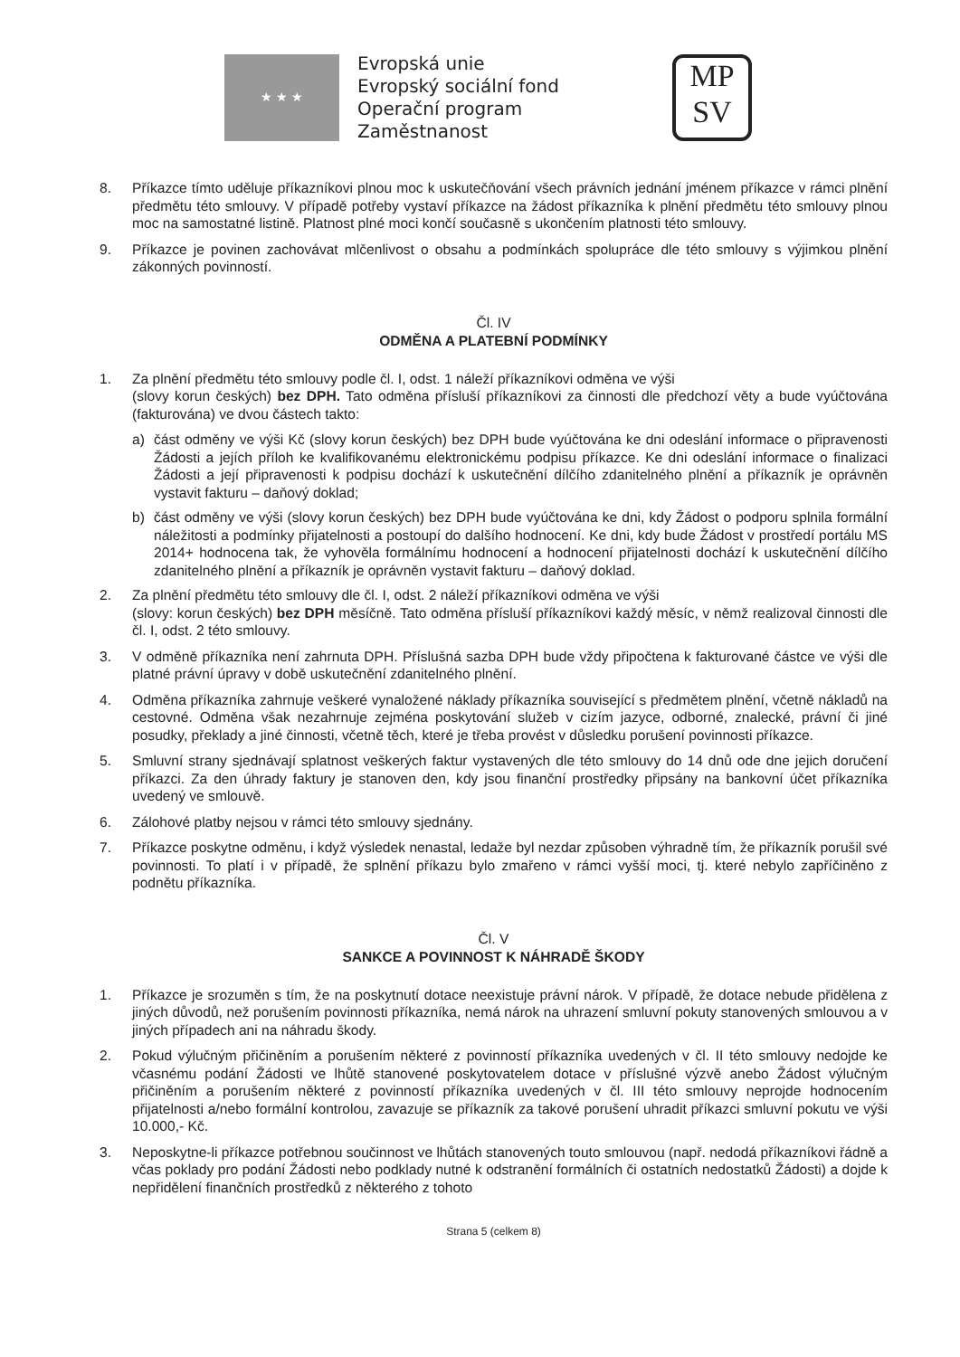★ ★ ★
Evropská unie
Evropský sociální fond
Operační program Zaměstnanost
MP
SV
8. Příkazce tímto uděluje příkazníkovi plnou moc k uskutečňování všech právních jednání jménem příkazce v rámci plnění předmětu této smlouvy. V případě potřeby vystaví příkazce na žádost příkazníka k plnění předmětu této smlouvy plnou moc na samostatné listině. Platnost plné moci končí současně s ukončením platnosti této smlouvy.
9. Příkazce je povinen zachovávat mlčenlivost o obsahu a podmínkách spolupráce dle této smlouvy s výjimkou plnění zákonných povinností.
Čl. IV
ODMĚNA A PLATEBNÍ PODMÍNKY
1. Za plnění předmětu této smlouvy podle čl. I, odst. 1 náleží příkazníkovi odměna ve výši
(slovy korun českých) bez DPH. Tato odměna přísluší příkazníkovi za činnosti dle předchozí věty a bude vyúčtována (fakturována) ve dvou částech takto:
a) část odměny ve výši Kč (slovy korun českých) bez DPH bude vyúčtována ke dni odeslání informace o připravenosti Žádosti a jejích příloh ke kvalifikovanému elektronickému podpisu příkazce. Ke dni odeslání informace o finalizaci Žádosti a její připravenosti k podpisu dochází k uskutečnění dílčího zdanitelného plnění a příkazník je oprávněn vystavit fakturu – daňový doklad;
b) část odměny ve výši (slovy korun českých) bez DPH bude vyúčtována ke dni, kdy Žádost o podporu splnila formální náležitosti a podmínky přijatelnosti a postoupí do dalšího hodnocení. Ke dni, kdy bude Žádost v prostředí portálu MS 2014+ hodnocena tak, že vyhověla formálnímu hodnocení a hodnocení přijatelnosti dochází k uskutečnění dílčího zdanitelného plnění a příkazník je oprávněn vystavit fakturu – daňový doklad.
2. Za plnění předmětu této smlouvy dle čl. I, odst. 2 náleží příkazníkovi odměna ve výši
(slovy: korun českých) bez DPH měsíčně. Tato odměna přísluší příkazníkovi každý měsíc, v němž realizoval činnosti dle čl. I, odst. 2 této smlouvy.
3. V odměně příkazníka není zahrnuta DPH. Příslušná sazba DPH bude vždy připočtena k fakturované částce ve výši dle platné právní úpravy v době uskutečnění zdanitelného plnění.
4. Odměna příkazníka zahrnuje veškeré vynaložené náklady příkazníka související s předmětem plnění, včetně nákladů na cestovné. Odměna však nezahrnuje zejména poskytování služeb v cizím jazyce, odborné, znalecké, právní či jiné posudky, překlady a jiné činnosti, včetně těch, které je třeba provést v důsledku porušení povinnosti příkazce.
5. Smluvní strany sjednávají splatnost veškerých faktur vystavených dle této smlouvy do 14 dnů ode dne jejich doručení příkazci. Za den úhrady faktury je stanoven den, kdy jsou finanční prostředky připsány na bankovní účet příkazníka uvedený ve smlouvě.
6. Zálohové platby nejsou v rámci této smlouvy sjednány.
7. Příkazce poskytne odměnu, i když výsledek nenastal, ledaže byl nezdar způsoben výhradně tím, že příkazník porušil své povinnosti. To platí i v případě, že splnění příkazu bylo zmařeno v rámci vyšší moci, tj. které nebylo zapříčiněno z podnětu příkazníka.
Čl. V
SANKCE A POVINNOST K NÁHRADĚ ŠKODY
1. Příkazce je srozuměn s tím, že na poskytnutí dotace neexistuje právní nárok. V případě, že dotace nebude přidělena z jiných důvodů, než porušením povinnosti příkazníka, nemá nárok na uhrazení smluvní pokuty stanovených smlouvou a v jiných případech ani na náhradu škody.
2. Pokud výlučným přičiněním a porušením některé z povinností příkazníka uvedených v čl. II této smlouvy nedojde ke včasnému podání Žádosti ve lhůtě stanovené poskytovatelem dotace v příslušné výzvě anebo Žádost výlučným přičiněním a porušením některé z povinností příkazníka uvedených v čl. III této smlouvy neprojde hodnocením přijatelnosti a/nebo formální kontrolou, zavazuje se příkazník za takové porušení uhradit příkazci smluvní pokutu ve výši 10.000,- Kč.
3. Neposkytne-li příkazce potřebnou součinnost ve lhůtách stanovených touto smlouvou (např. nedodá příkazníkovi řádně a včas poklady pro podání Žádosti nebo podklady nutné k odstranění formálních či ostatních nedostatků Žádosti) a dojde k nepřidělení finančních prostředků z některého z tohoto
Strana 5 (celkem 8)